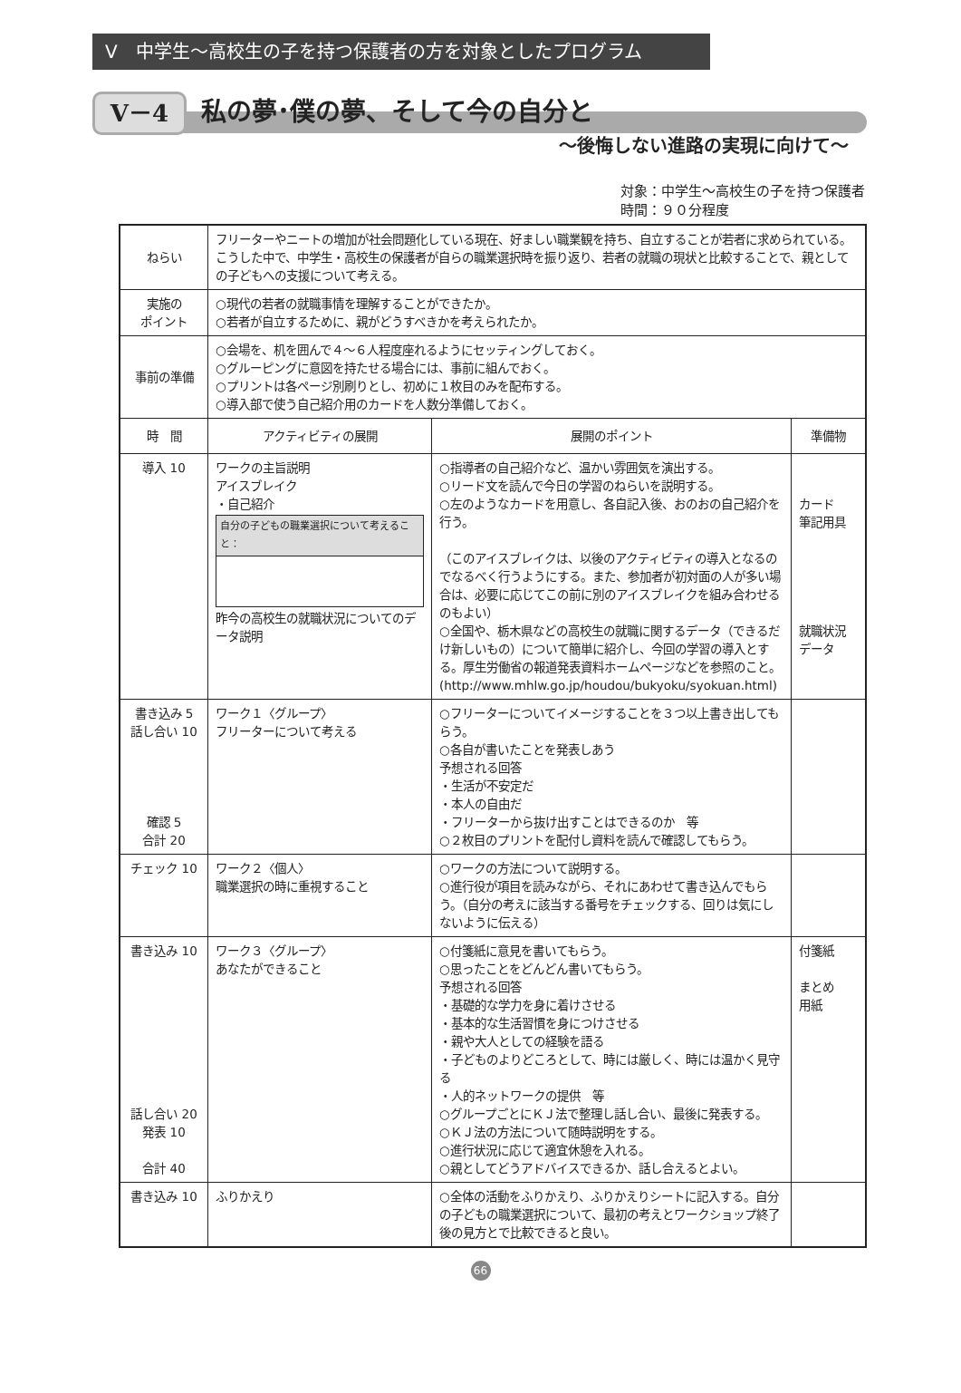Ⅴ　中学生～高校生の子を持つ保護者の方を対象としたプログラム
Ⅴ－4
私の夢･僕の夢、そして今の自分と
～後悔しない進路の実現に向けて～
対象：中学生～高校生の子を持つ保護者
時間：９０分程度
| ねらい | フリーターやニートの増加が社会問題化している現在、好ましい職業観を持ち、自立することが若者に求められている。こうした中で、中学生・高校生の保護者が自らの職業選択時を振り返り、若者の就職の現状と比較することで、親としての子どもへの支援について考える。 | | |
| 実施の ポイント | ○現代の若者の就職事情を理解することができたか。 ○若者が自立するために、親がどうすべきかを考えられたか。 | | |
| 事前の準備 | ○会場を、机を囲んで４～６人程度座れるようにセッティングしておく。 ○グルーピングに意図を持たせる場合には、事前に組んでおく。 ○プリントは各ページ別刷りとし、初めに１枚目のみを配布する。 ○導入部で使う自己紹介用のカードを人数分準備しておく。 | | |
| 時 間 | アクティビティの展開 | 展開のポイント | 準備物 |
| 導入 10 | ワークの主旨説明 アイスブレイク ・自己紹介 自分の子どもの職業選択について考えること： 昨今の高校生の就職状況についてのデータ説明 | ○指導者の自己紹介など、温かい雰囲気を演出する。 ○リード文を読んで今日の学習のねらいを説明する。 ○左のようなカードを用意し、各自記入後、おのおの自己紹介を行う。 （このアイスブレイクは、以後のアクティビティの導入となるのでなるべく行うようにする。また、参加者が初対面の人が多い場合は、必要に応じてこの前に別のアイスブレイクを組み合わせるのもよい） ○全国や、栃木県などの高校生の就職に関するデータ（できるだけ新しいもの）について簡単に紹介し、今回の学習の導入とする。厚生労働省の報道発表資料ホームページなどを参照のこと。 (http://www.mhlw.go.jp/houdou/bukyoku/syokuan.html) | カード 筆記用具 就職状況 データ |
| 書き込み 5 話し合い 10 確認 5 合計 20 | ワーク１〈グループ〉 フリーターについて考える | ○フリーターについてイメージすることを３つ以上書き出してもらう。 ○各自が書いたことを発表しあう 予想される回答 ・生活が不安定だ ・本人の自由だ ・フリーターから抜け出すことはできるのか 等 ○２枚目のプリントを配付し資料を読んで確認してもらう。 | |
| チェック 10 | ワーク２〈個人〉 職業選択の時に重視すること | ○ワークの方法について説明する。 ○進行役が項目を読みながら、それにあわせて書き込んでもらう。（自分の考えに該当する番号をチェックする、回りは気にしないように伝える） | |
| 書き込み 10 話し合い 20 発表 10 合計 40 | ワーク３〈グループ〉 あなたができること | ○付箋紙に意見を書いてもらう。 ○思ったことをどんどん書いてもらう。 予想される回答 ・基礎的な学力を身に着けさせる ・基本的な生活習慣を身につけさせる ・親や大人としての経験を語る ・子どものよりどころとして、時には厳しく、時には温かく見守る ・人的ネットワークの提供 等 ○グループごとにＫＪ法で整理し話し合い、最後に発表する。 ○ＫＪ法の方法について随時説明をする。 ○進行状況に応じて適宜休憩を入れる。 ○親としてどうアドバイスできるか、話し合えるとよい。 | 付箋紙 まとめ 用紙 |
| 書き込み 10 | ふりかえり | ○全体の活動をふりかえり、ふりかえりシートに記入する。自分の子どもの職業選択について、最初の考えとワークショップ終了後の見方とで比較できると良い。 | |
66